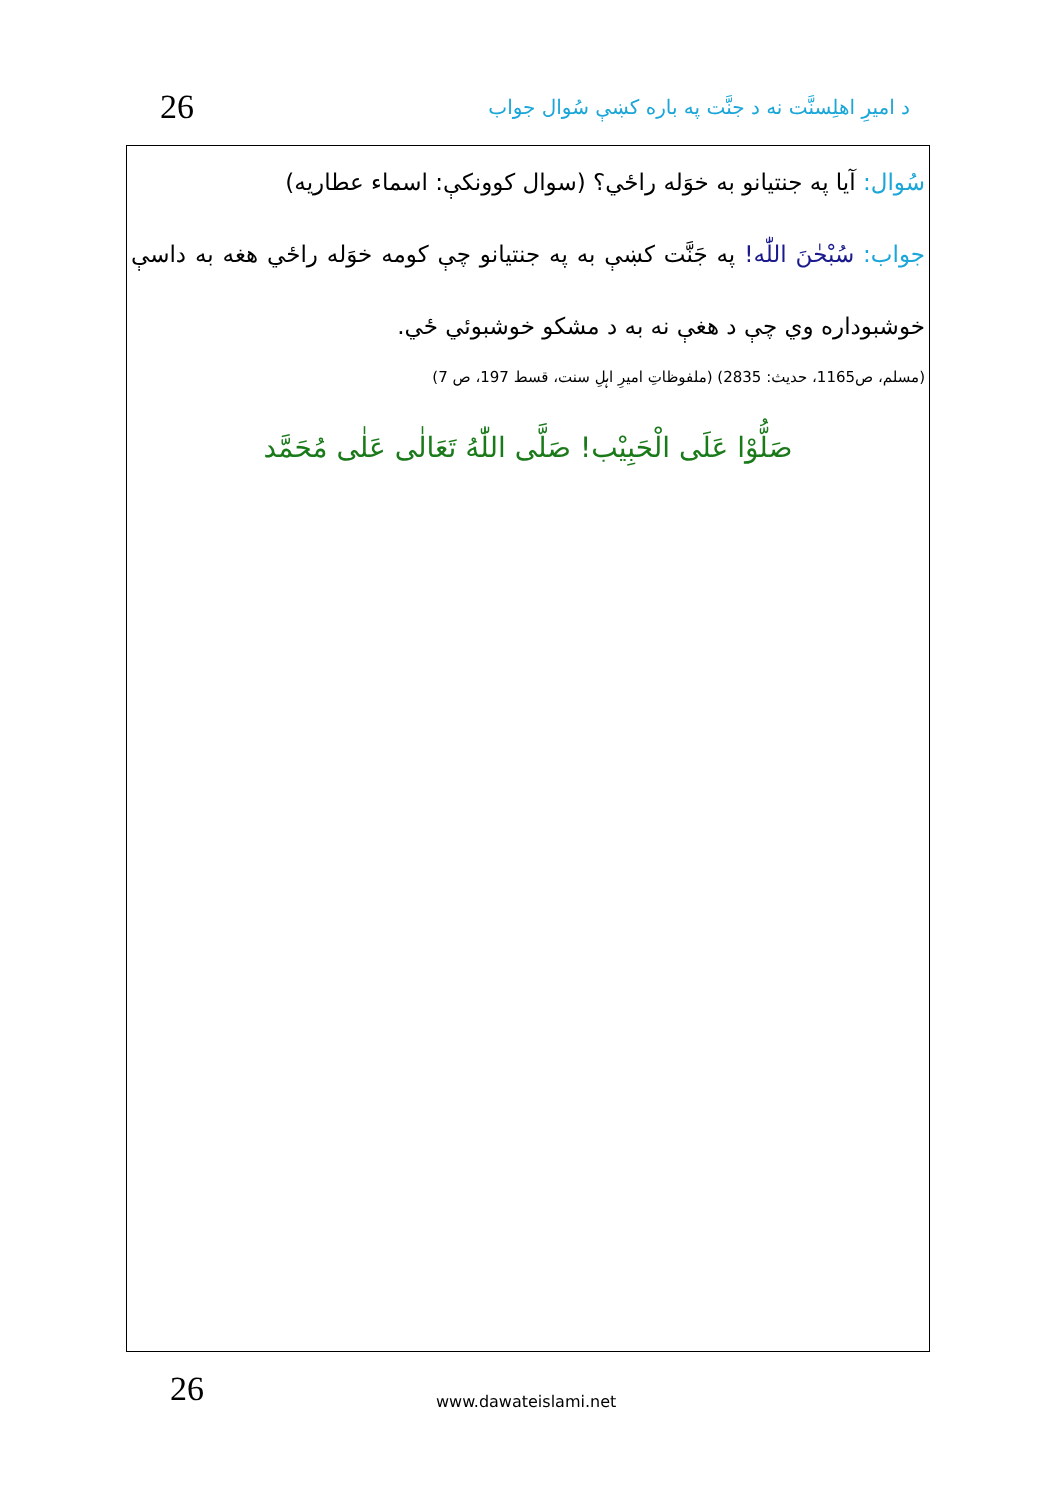26 د امیرِ اهلِسنَّت نه د جنَّت په باره کښې سُوال جواب
سُوال: آيا په جنتيانو به خوَله راځي؟ (سوال کوونکې: اسماء عطاريه)
جواب: سُبْحٰنَ اللّٰه! په جَنَّت کښې به په جنتيانو چې کومه خوَله راځي هغه به داسې خوشبوداره وي چې د هغې نه به د مشکو خوشبوئي ځي.
(مسلم، ص1165، حديث: 2835) (ملفوظاتِ اميرِ اہلِ سنت، قسط 197، ص 7)
صَلُّوْا عَلَى الْحَبِيْب! صَلَّى اللّٰهُ تَعَالٰى عَلٰى مُحَمَّد
26 www.dawateislami.net